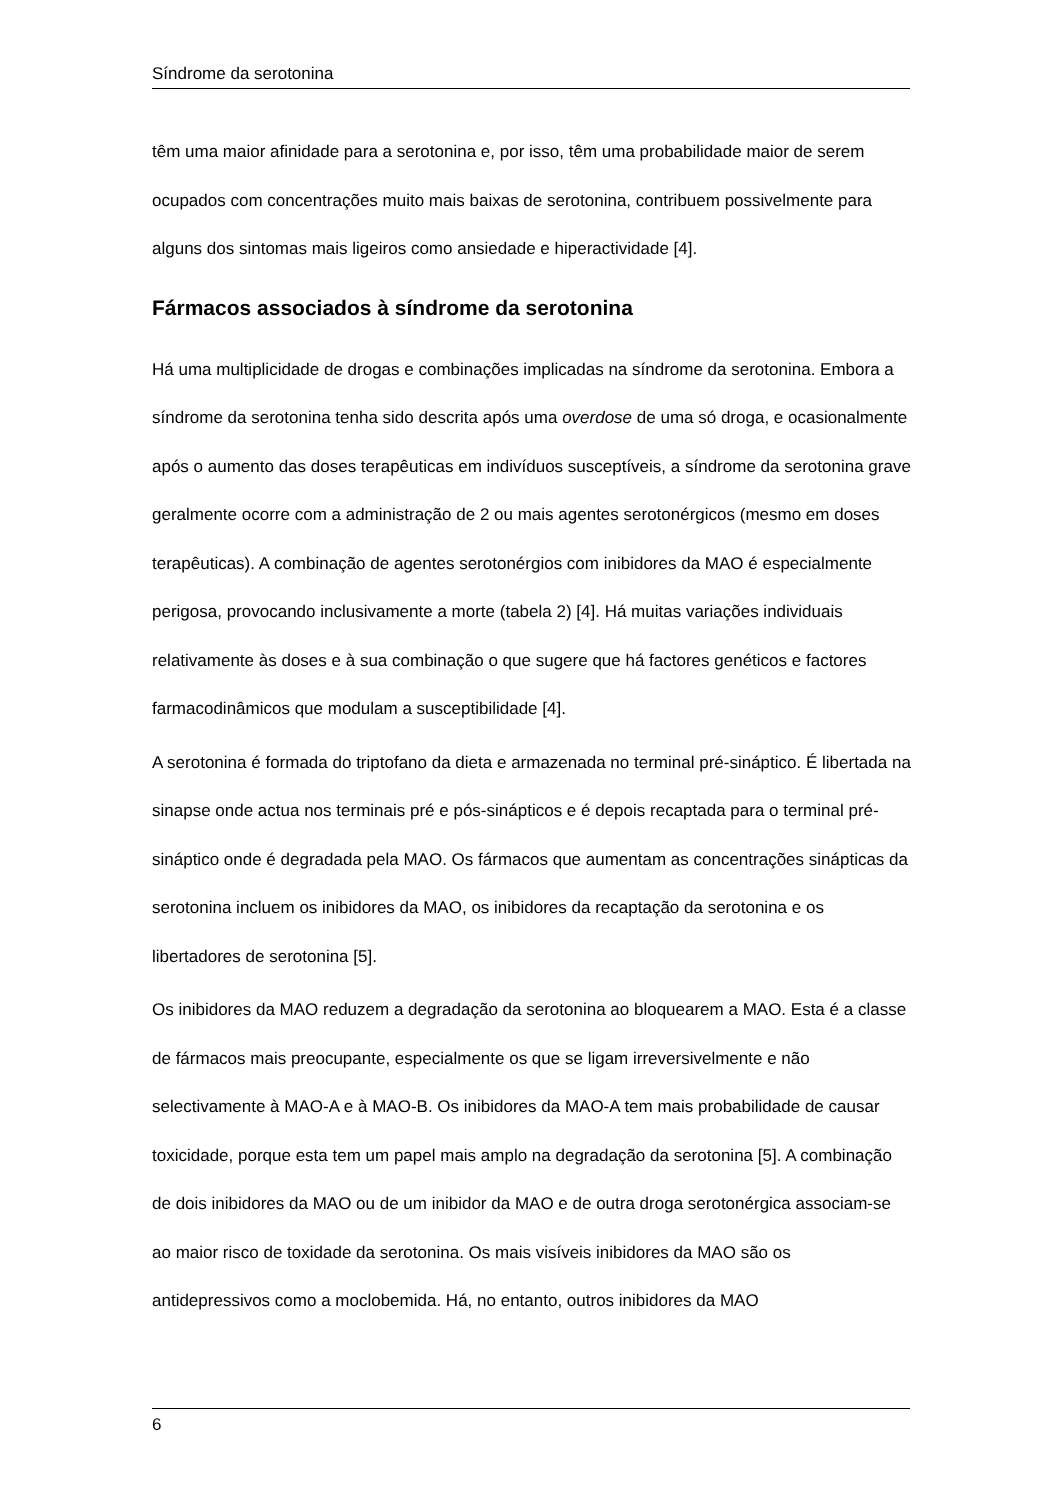Síndrome da serotonina
têm uma maior afinidade para a serotonina e, por isso, têm uma probabilidade maior de serem ocupados com concentrações muito mais baixas de serotonina, contribuem possivelmente para alguns dos sintomas mais ligeiros como ansiedade e hiperactividade [4].
Fármacos associados à síndrome da serotonina
Há uma multiplicidade de drogas e combinações implicadas na síndrome da serotonina. Embora a síndrome da serotonina tenha sido descrita após uma overdose de uma só droga, e ocasionalmente após o aumento das doses terapêuticas em indivíduos susceptíveis, a síndrome da serotonina grave geralmente ocorre com a administração de 2 ou mais agentes serotonérgicos (mesmo em doses terapêuticas). A combinação de agentes serotonérgios com inibidores da MAO é especialmente perigosa, provocando inclusivamente a morte (tabela 2) [4]. Há muitas variações individuais relativamente às doses e à sua combinação o que sugere que há factores genéticos e factores farmacodinâmicos que modulam a susceptibilidade [4].
A serotonina é formada do triptofano da dieta e armazenada no terminal pré-sináptico. É libertada na sinapse onde actua nos terminais pré e pós-sinápticos e é depois recaptada para o terminal pré-sináptico onde é degradada pela MAO. Os fármacos que aumentam as concentrações sinápticas da serotonina incluem os inibidores da MAO, os inibidores da recaptação da serotonina e os libertadores de serotonina [5].
Os inibidores da MAO reduzem a degradação da serotonina ao bloquearem a MAO. Esta é a classe de fármacos mais preocupante, especialmente os que se ligam irreversivelmente e não selectivamente à MAO-A e à MAO-B. Os inibidores da MAO-A tem mais probabilidade de causar toxicidade, porque esta tem um papel mais amplo na degradação da serotonina [5]. A combinação de dois inibidores da MAO ou de um inibidor da MAO e de outra droga serotonérgica associam-se ao maior risco de toxidade da serotonina. Os mais visíveis inibidores da MAO são os antidepressivos como a moclobemida. Há, no entanto, outros inibidores da MAO
6